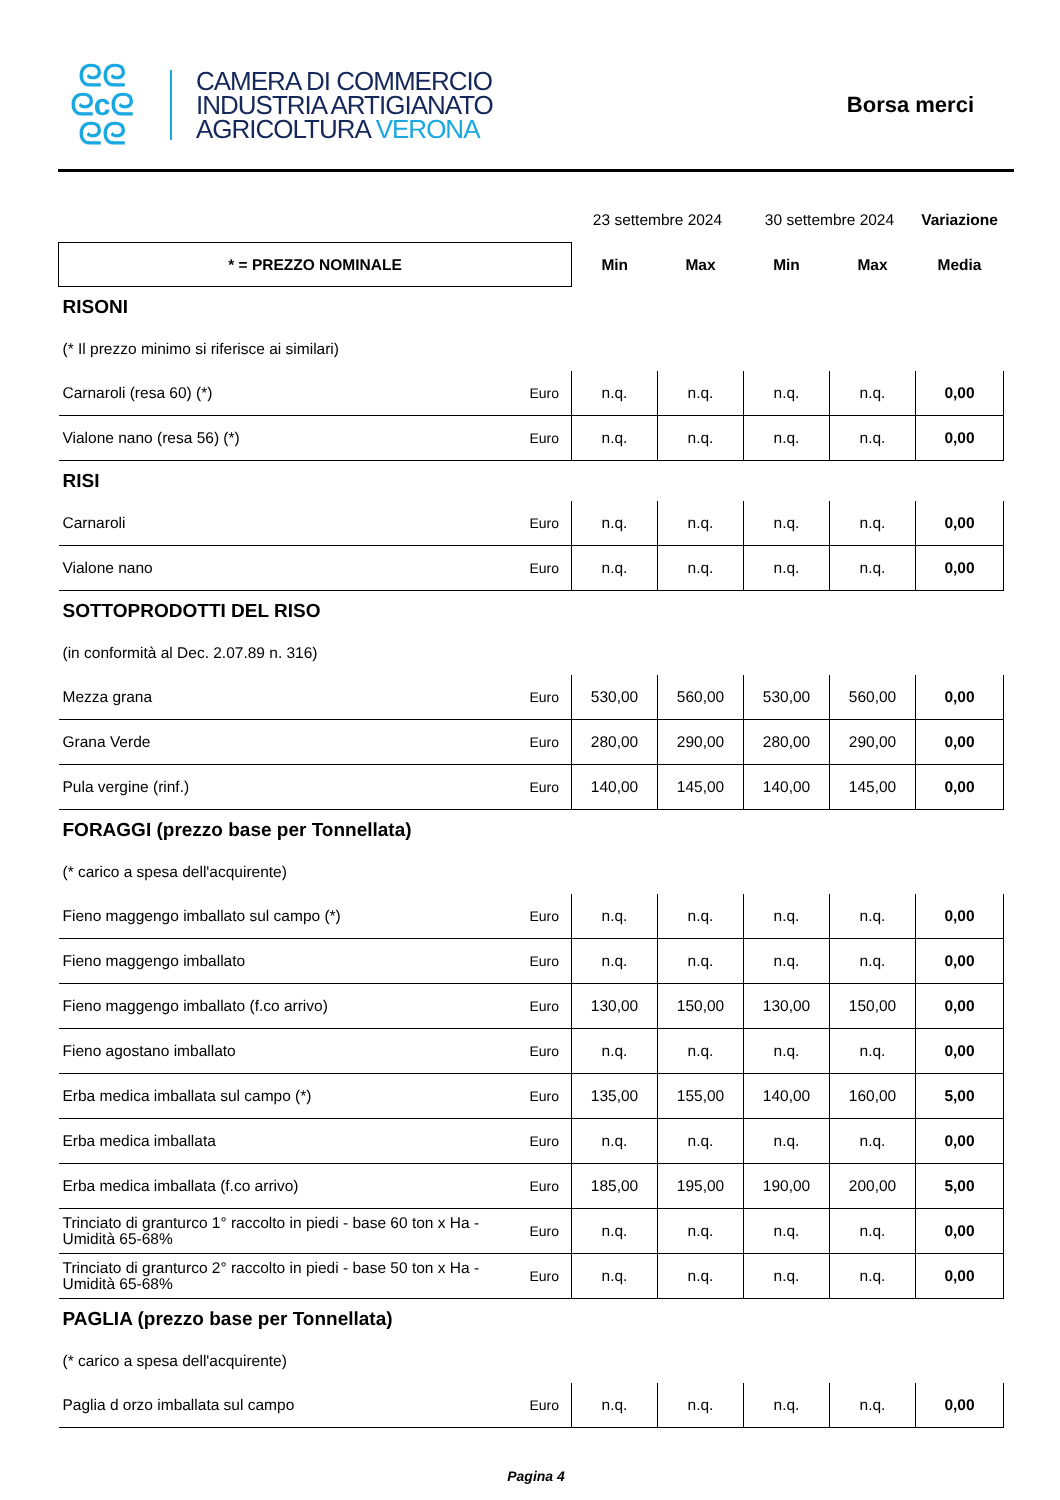ᘓᘓ
ᘓcᘓ
ᘓᘓ
CAMERA DI COMMERCIO
INDUSTRIA ARTIGIANATO
AGRICOLTURA VERONA
Borsa merci
| | | 23 settembre 2024 | | 30 settembre 2024 | | Variazione |
| * = PREZZO NOMINALE | | Min | Max | Min | Max | Media |
| RISONI | | | | | | |
| (* Il prezzo minimo si riferisce ai similari) | | | | | | |
| Carnaroli (resa 60) (*) | Euro | n.q. | n.q. | n.q. | n.q. | 0,00 |
| Vialone nano (resa 56) (*) | Euro | n.q. | n.q. | n.q. | n.q. | 0,00 |
| RISI | | | | | | |
| Carnaroli | Euro | n.q. | n.q. | n.q. | n.q. | 0,00 |
| Vialone nano | Euro | n.q. | n.q. | n.q. | n.q. | 0,00 |
| SOTTOPRODOTTI DEL RISO | | | | | | |
| (in conformità al Dec. 2.07.89 n. 316) | | | | | | |
| Mezza grana | Euro | 530,00 | 560,00 | 530,00 | 560,00 | 0,00 |
| Grana Verde | Euro | 280,00 | 290,00 | 280,00 | 290,00 | 0,00 |
| Pula vergine (rinf.) | Euro | 140,00 | 145,00 | 140,00 | 145,00 | 0,00 |
| FORAGGI (prezzo base per Tonnellata) | | | | | | |
| (* carico a spesa dell'acquirente) | | | | | | |
| Fieno maggengo imballato sul campo (*) | Euro | n.q. | n.q. | n.q. | n.q. | 0,00 |
| Fieno maggengo imballato | Euro | n.q. | n.q. | n.q. | n.q. | 0,00 |
| Fieno maggengo imballato (f.co arrivo) | Euro | 130,00 | 150,00 | 130,00 | 150,00 | 0,00 |
| Fieno agostano imballato | Euro | n.q. | n.q. | n.q. | n.q. | 0,00 |
| Erba medica imballata sul campo (*) | Euro | 135,00 | 155,00 | 140,00 | 160,00 | 5,00 |
| Erba medica imballata | Euro | n.q. | n.q. | n.q. | n.q. | 0,00 |
| Erba medica imballata (f.co arrivo) | Euro | 185,00 | 195,00 | 190,00 | 200,00 | 5,00 |
| Trinciato di granturco 1° raccolto in piedi - base 60 ton x Ha - Umidità 65-68% | Euro | n.q. | n.q. | n.q. | n.q. | 0,00 |
| Trinciato di granturco 2° raccolto in piedi - base 50 ton x Ha - Umidità 65-68% | Euro | n.q. | n.q. | n.q. | n.q. | 0,00 |
| PAGLIA (prezzo base per Tonnellata) | | | | | | |
| (* carico a spesa dell'acquirente) | | | | | | |
| Paglia d orzo imballata sul campo | Euro | n.q. | n.q. | n.q. | n.q. | 0,00 |
Pagina 4